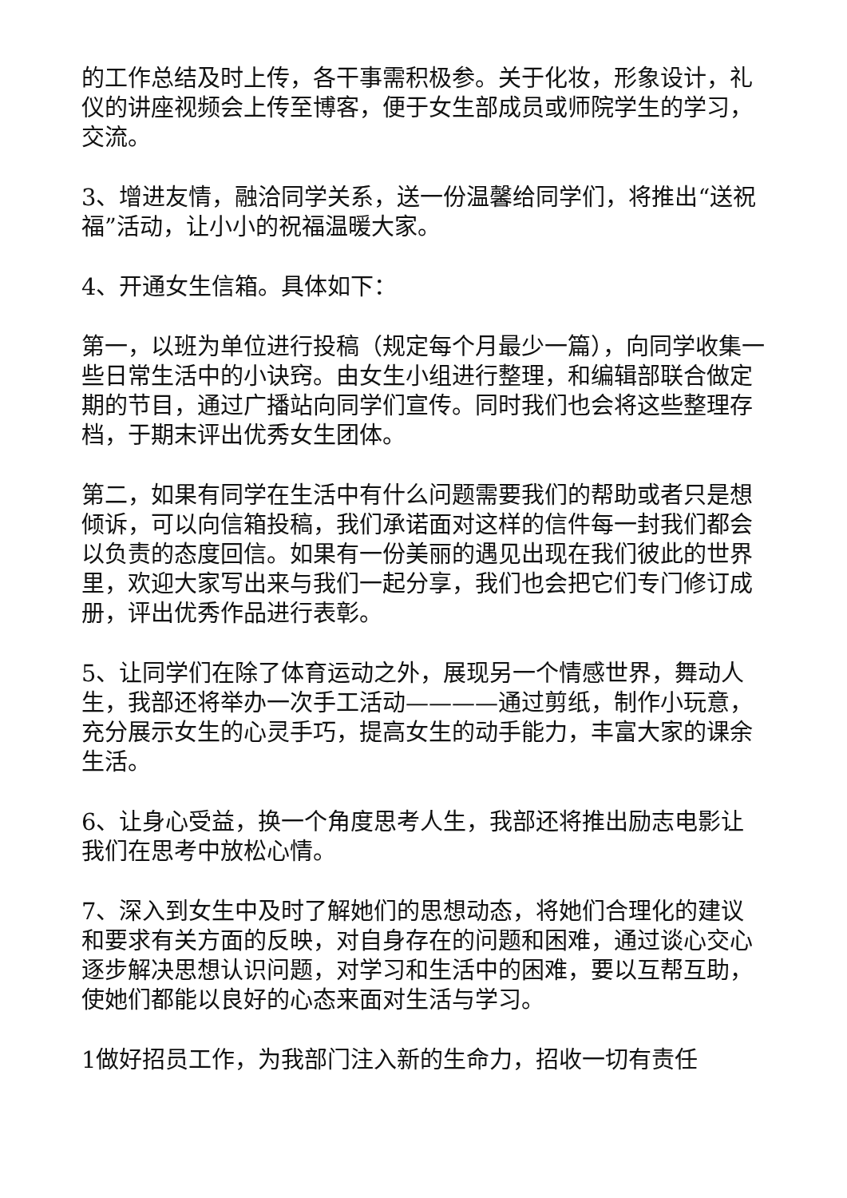的工作总结及时上传，各干事需积极参。关于化妆，形象设计，礼仪的讲座视频会上传至博客，便于女生部成员或师院学生的学习，交流。
3、增进友情，融洽同学关系，送一份温馨给同学们，将推出“送祝福”活动，让小小的祝福温暖大家。
4、开通女生信箱。具体如下：
第一，以班为单位进行投稿（规定每个月最少一篇），向同学收集一些日常生活中的小诀窍。由女生小组进行整理，和编辑部联合做定期的节目，通过广播站向同学们宣传。同时我们也会将这些整理存档，于期末评出优秀女生团体。
第二，如果有同学在生活中有什么问题需要我们的帮助或者只是想倾诉，可以向信箱投稿，我们承诺面对这样的信件每一封我们都会以负责的态度回信。如果有一份美丽的遇见出现在我们彼此的世界里，欢迎大家写出来与我们一起分享，我们也会把它们专门修订成册，评出优秀作品进行表彰。
5、让同学们在除了体育运动之外，展现另一个情感世界，舞动人生，我部还将举办一次手工活动————通过剪纸，制作小玩意，充分展示女生的心灵手巧，提高女生的动手能力，丰富大家的课余生活。
6、让身心受益，换一个角度思考人生，我部还将推出励志电影让我们在思考中放松心情。
7、深入到女生中及时了解她们的思想动态，将她们合理化的建议和要求有关方面的反映，对自身存在的问题和困难，通过谈心交心逐步解决思想认识问题，对学习和生活中的困难，要以互帮互助，使她们都能以良好的心态来面对生活与学习。
1做好招员工作，为我部门注入新的生命力，招收一切有责任